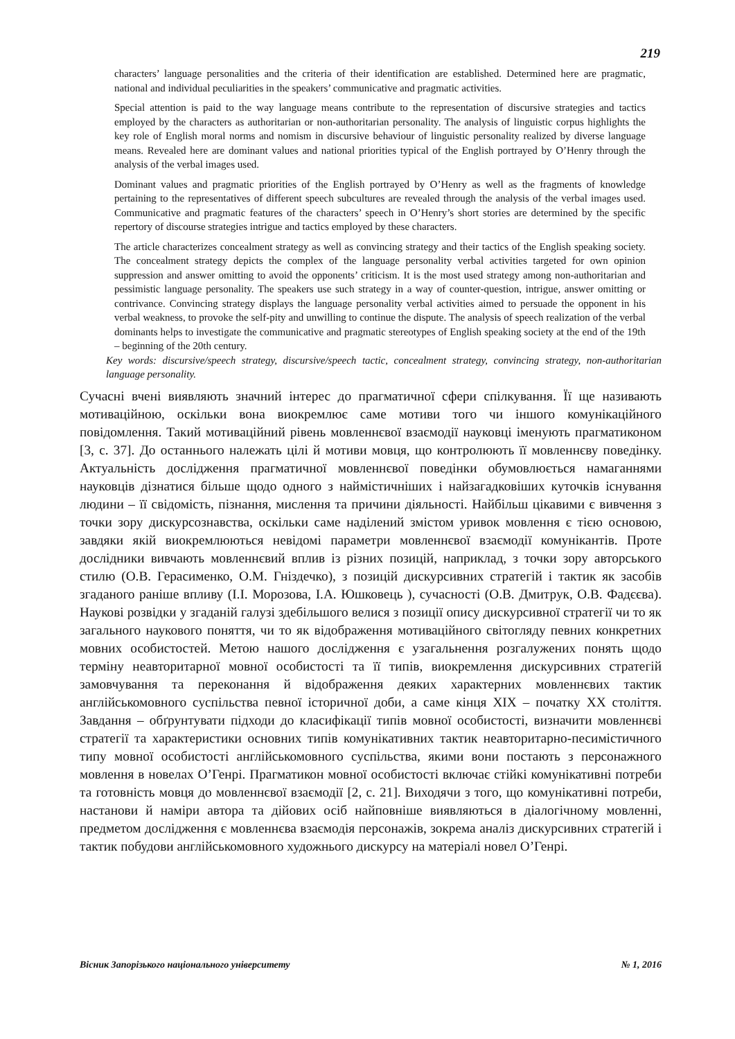219
characters’ language personalities and the criteria of their identification are established. Determined here are pragmatic, national and individual peculiarities in the speakers’ communicative and pragmatic activities.
Special attention is paid to the way language means contribute to the representation of discursive strategies and tactics employed by the characters as authoritarian or non-authoritarian personality. The analysis of linguistic corpus highlights the key role of English moral norms and nomism in discursive behaviour of linguistic personality realized by diverse language means. Revealed here are dominant values and national priorities typical of the English portrayed by O’Henry through the analysis of the verbal images used.
Dominant values and pragmatic priorities of the English portrayed by O’Henry as well as the fragments of knowledge pertaining to the representatives of different speech subcultures are revealed through the analysis of the verbal images used. Communicative and pragmatic features of the characters’ speech in O’Henry’s short stories are determined by the specific repertory of discourse strategies intrigue and tactics employed by these characters.
The article characterizes concealment strategy as well as convincing strategy and their tactics of the English speaking society. The concealment strategy depicts the complex of the language personality verbal activities targeted for own opinion suppression and answer omitting to avoid the opponents’ criticism. It is the most used strategy among non-authoritarian and pessimistic language personality. The speakers use such strategy in a way of counter-question, intrigue, answer omitting or contrivance. Convincing strategy displays the language personality verbal activities aimed to persuade the opponent in his verbal weakness, to provoke the self-pity and unwilling to continue the dispute. The analysis of speech realization of the verbal dominants helps to investigate the communicative and pragmatic stereotypes of English speaking society at the end of the 19th – beginning of the 20th century.
Key words: discursive/speech strategy, discursive/speech tactic, concealment strategy, convincing strategy, non-authoritarian language personality.
Сучасні вчені виявляють значний інтерес до прагматичної сфери спілкування. Її ще називають мотиваційною, оскільки вона виокремлює саме мотиви того чи іншого комунікаційного повідомлення. Такий мотиваційний рівень мовленнєвої взаємодії науковці іменують прагматиконом [3, с. 37]. До останнього належать цілі й мотиви мовця, що контролюють її мовленнєву поведінку. Актуальність дослідження прагматичної мовленнєвої поведінки обумовлюється намаганнями науковців дізнатися більше щодо одного з наймістичніших і найзагадковіших куточків існування людини – її свідомість, пізнання, мислення та причини діяльності. Найбільш цікавими є вивчення з точки зору дискурсознавства, оскільки саме наділений змістом уривок мовлення є тією основою, завдяки якій виокремлюються невідомі параметри мовленнєвої взаємодії комунікантів. Проте дослідники вивчають мовленнєвий вплив із різних позицій, наприклад, з точки зору авторського стилю (О.В. Герасименко, О.М. Гніздечко), з позицій дискурсивних стратегій і тактик як засобів згаданого раніше впливу (І.І. Морозова, І.А. Юшковець ), сучасності (О.В. Дмитрук, О.В. Фадєєва). Наукові розвідки у згаданій галузі здебільшого велися з позиції опису дискурсивної стратегії чи то як загального наукового поняття, чи то як відображення мотиваційного світогляду певних конкретних мовних особистостей. Метою нашого дослідження є узагальнення розгалужених понять щодо терміну неавторитарної мовної особистості та її типів, виокремлення дискурсивних стратегій замовчування та переконання й відображення деяких характерних мовленнєвих тактик англійськомовного суспільства певної історичної доби, а саме кінця XIX – початку XX століття. Завдання – обґрунтувати підходи до класифікації типів мовної особистості, визначити мовленнєві стратегії та характеристики основних типів комунікативних тактик неавторитарно-песимістичного типу мовної особистості англійськомовного суспільства, якими вони постають з персонажного мовлення в новелах О’Генрі. Прагматикон мовної особистості включає стійкі комунікативні потреби та готовність мовця до мовленнєвої взаємодії [2, с. 21]. Виходячи з того, що комунікативні потреби, настанови й наміри автора та дійових осіб найповніше виявляються в діалогічному мовленні, предметом дослідження є мовленнєва взаємодія персонажів, зокрема аналіз дискурсивних стратегій і тактик побудови англійськомовного художнього дискурсу на матеріалі новел О’Генрі.
Вісник Запорізького національного університету № 1, 2016